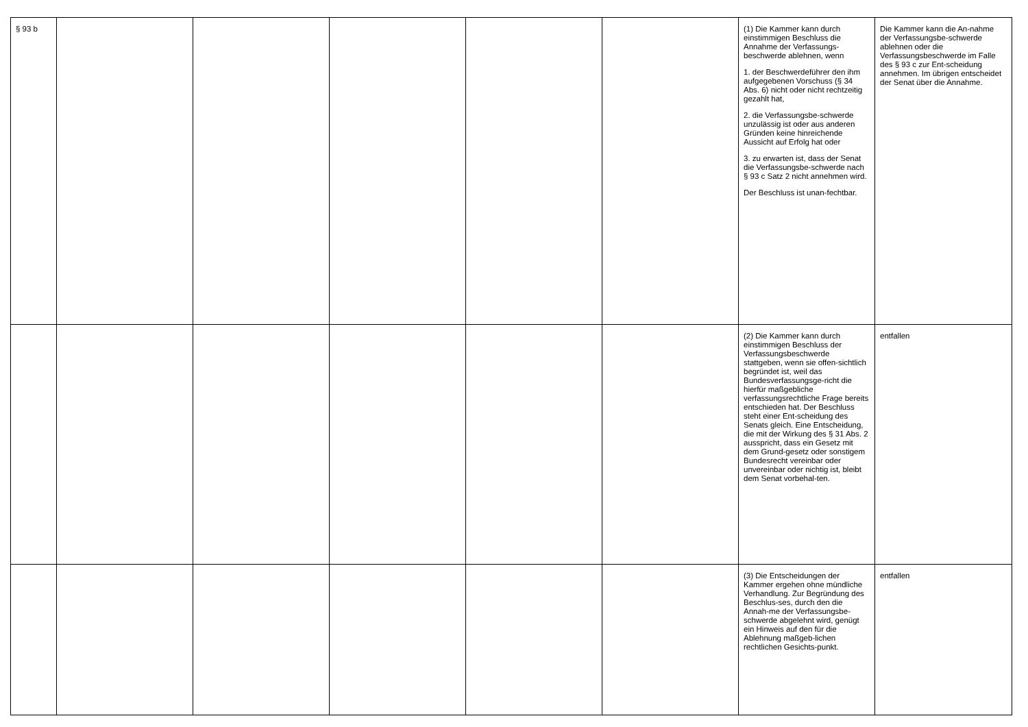| § 93 b | | | | | | (1) Die Kammer kann durch einstimmigen Beschluss die Annahme der Verfassungs-beschwerde ablehnen, wenn 1. der Beschwerdeführer den ihm aufgegebenen Vorschuss (§ 34 Abs. 6) nicht oder nicht rechtzeitig gezahlt hat, 2. die Verfassungsbe-schwerde unzulässig ist oder aus anderen Gründen keine hinreichende Aussicht auf Erfolg hat oder 3. zu erwarten ist, dass der Senat die Verfassungsbe-schwerde nach § 93 c Satz 2 nicht annehmen wird. Der Beschluss ist unan-fechtbar. | Die Kammer kann die An-nahme der Verfassungsbe-schwerde ablehnen oder die Verfassungsbeschwerde im Falle des § 93 c zur Ent-scheidung annehmen. Im übrigen entscheidet der Senat über die Annahme. |
| | | | | | | (2) Die Kammer kann durch einstimmigen Beschluss der Verfassungsbeschwerde stattgeben, wenn sie offen-sichtlich begründet ist, weil das Bundesverfassungsge-richt die hierfür maßgebliche verfassungsrechtliche Frage bereits entschieden hat. Der Beschluss steht einer Ent-scheidung des Senats gleich. Eine Entscheidung, die mit der Wirkung des § 31 Abs. 2 ausspricht, dass ein Gesetz mit dem Grund-gesetz oder sonstigem Bundesrecht vereinbar oder unvereinbar oder nichtig ist, bleibt dem Senat vorbehal-ten. | entfallen |
| | | | | | | (3) Die Entscheidungen der Kammer ergehen ohne mündliche Verhandlung. Zur Begründung des Beschlus-ses, durch den die Annah-me der Verfassungsbe-schwerde abgelehnt wird, genügt ein Hinweis auf den für die Ablehnung maßgeb-lichen rechtlichen Gesichts-punkt. | entfallen |